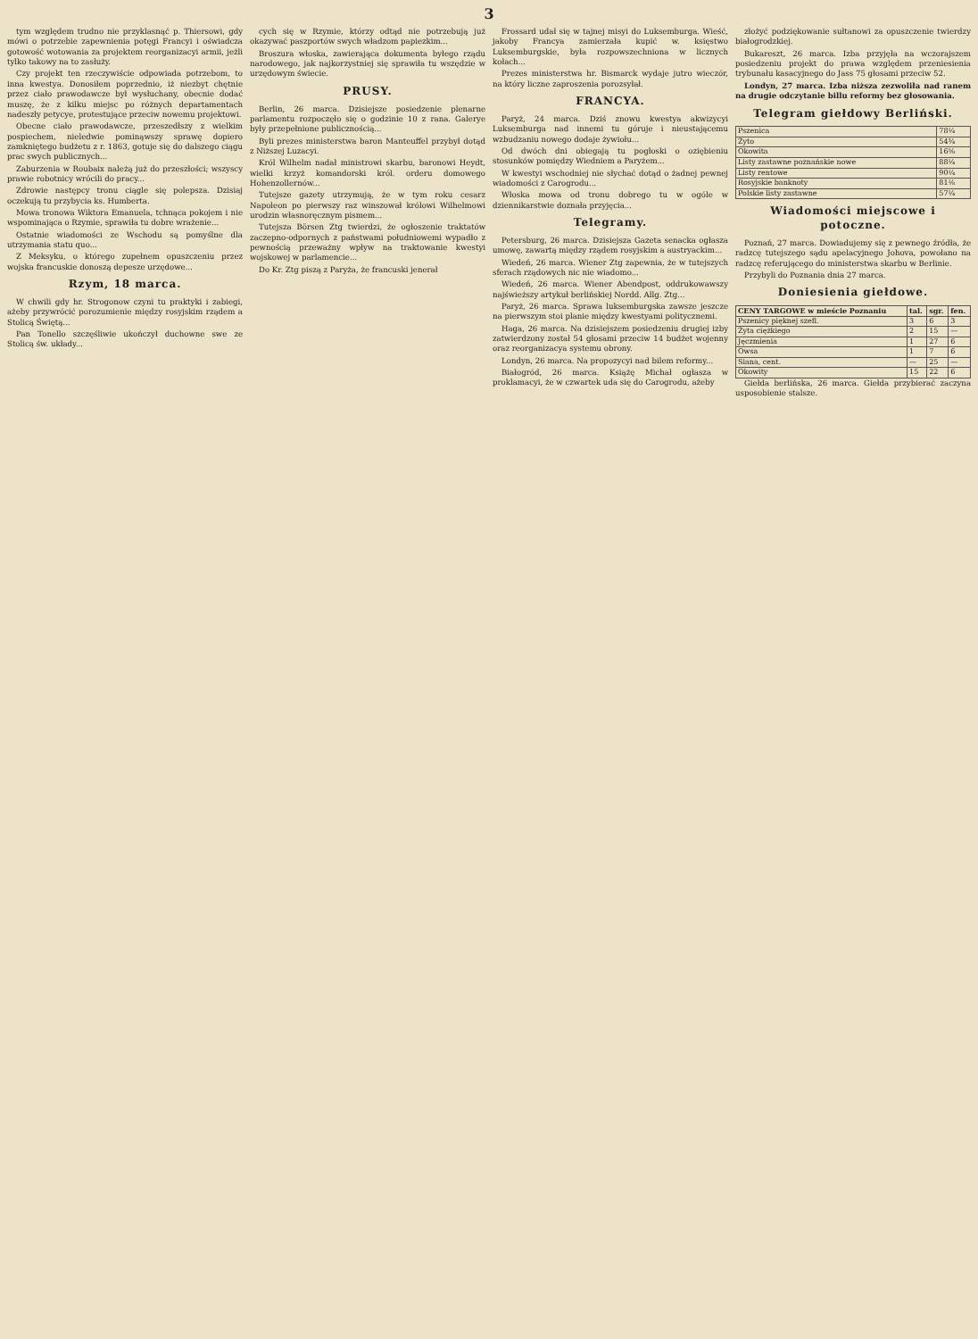3
tym względem trudno nie przyklasnąć p. Thiersowi, gdy mówi o potrzebie zapewnienia potęgi Francyi i oświadcza gotowość wotowania za projektem reorganizacyi armii, jeżli tylko takowy na to zasłuży.
Czy projekt ten rzeczywiście odpowiada potrzebom, to inna kwestya. Donosiłem poprzednio, iż niezbyt chętnie przez ciało prawodawcze był wysłuchany, obecnie dodać muszę, że z kilku miejsc po różnych departamentach nadeszły petycye, protestujące przeciw nowemu projektowi.
Obecne ciało prawodawcze, przeszedłszy z wielkim pospiechem, nieledwie pominąwszy sprawę dopiero zamkniętego budżetu z r. 1863, gotuje się do dalszego ciągu prac swych publicznych...
Zaburzenia w Roubaix należą już do przeszłości; wszyscy prawie robotnicy wrócili do pracy...
Zdrowie następcy tronu ciągle się polepsza. Dzisiaj oczekują tu przybycia ks. Humberta.
Mowa tronowa Wiktora Emanuela, tchnąca pokojem i nie wspominająca o Rzymie, sprawiła tu dobre wrażenie...
Ostatnie wiadomości ze Wschodu są pomyślne dla utrzymania statu quo...
Z Meksyku, o którego zupełnem opuszczeniu przez wojska francuskie donoszą depesze urzędowe...
Rzym, 18 marca.
W chwili gdy hr. Strogonow czyni tu praktyki i zabiegi, ażeby przywrócić porozumienie między rosyjskim rządem a Stolicą Świętą...
Pan Tonello szczęśliwie ukończył duchowne swe ze Stolicą św. układy...
cych się w Rzymie, którzy odtąd nie potrzebują już okazywać paszportów swych władzom papiezkim...
Broszura włoska, zawierająca dokumenta byłego rządu narodowego, jak najkorzystniej się sprawiła tu wszędzie w urzędowym świecie.
PRUSY.
Berlin, 26 marca. Dzisiejsze posiedzenie plenarne parlamentu rozpoczęło się o godzinie 10 z rana. Galerye były przepełnione publicznością...
Byli prezes ministerstwa baron Manteuffel przybył dotąd z Niższej Luzacyi.
Król Wilhelm nadał ministrowi skarbu, baronowi Heydt, wielki krzyż komandorski król. orderu domowego Hohenzollernów...
Tutejsze gazety utrzymują, że w tym roku cesarz Napoleon po pierwszy raz winszował królowi Wilhelmowi urodzin własnoręcznym pismem...
Tutejsza Börsen Ztg twierdzi, że ogłoszenie traktatów zaczepno-odpornych z państwami południowemi wypadło z pewnością przeważny wpływ na traktowanie kwestyi wojskowej w parlamencie...
Do Kr. Ztg piszą z Paryża, że francuski jenerał
Frossard udał się w tajnej misyi do Luksemburga. Wieść, jakoby Francya zamierzała kupić w. księstwo Luksemburgskie, była rozpowszechniona w licznych kołach...
Prezes ministerstwa hr. Bismarck wydaje jutro wieczór, na który liczne zaproszenia porozsyłał.
FRANCYA.
Paryż, 24 marca. Dziś znowu kwestya akwizycyi Luksemburga nad innemi tu góruje i nieustającemu wzbudzaniu nowego dodaje żywiołu...
Od dwóch dni obiegają tu pogłoski o oziębieniu stosunków pomiędzy Wiedniem a Paryżem...
W kwestyi wschodniej nie słychać dotąd o żadnej pewnej wiadomości z Carogrodu...
Włoska mowa od tronu dobrego tu w ogóle w dziennikarstwie doznała przyjęcia...
Telegramy.
Petersburg, 26 marca. Dzisiejsza Gazeta senacka ogłasza umowę, zawartą między rządem rosyjskim a austryackim...
Wiedeń, 26 marca. Wiener Ztg zapewnia, że w tutejszych sferach rządowych nic nie wiadomo...
Wiedeń, 26 marca. Wiener Abendpost, oddrukowawszy najświeższy artykuł berlińskiej Nordd. Allg. Ztg...
Paryż, 26 marca. Sprawa luksemburgska zawsze jeszcze na pierwszym stoi planie między kwestyami politycznemi.
Haga, 26 marca. Na dzisiejszem posiedzeniu drugiej izby zatwierdzony został 54 głosami przeciw 14 budżet wojenny oraz reorganizacya systemu obrony.
Londyn, 26 marca. Na propozycyi nad bilem reformy...
Białogród, 26 marca. Książę Michał ogłasza w proklamacyi, że w czwartek uda się do Carogrodu, ażeby
złożyć podziękowanie sułtanowi za opuszczenie twierdzy białogrodzkiej.
Bukareszt, 26 marca. Izba przyjęła na wczorajszem posiedzeniu projekt do prawa względem przeniesienia trybunału kasacyjnego do Jass 75 głosami przeciw 52.
Londyn, 27 marca. Izba niższa zezwoliła nad ranem na drugie odczytanie billu reformy bez głosowania.
Telegram giełdowy Berliński.
| Pszenica | 78¼ |
| Żyto | 54¾ |
| Okowita | 16⅝ |
| Listy zastawne poznańskie nowe | 88¼ |
| Listy rentowe | 90¼ |
| Rosyjskie banknoty | 81⅛ |
| Polskie listy zastawne | 57¼ |
Wiadomości miejscowe i potoczne.
Poznań, 27 marca. Dowiadujemy się z pewnego źródła, że radzcę tutejszego sądu apelacyjnego Johova, powołano na radzcę referującego do ministerstwa skarbu w Berlinie.
Przybyli do Poznania dnia 27 marca.
Doniesienia giełdowe.
| CENY TARGOWE w mieście Poznaniu | tal. | sgr. | fen. |
| --- | --- | --- | --- |
| Pszenicy pięknej szefl. | 3 | 6 | 3 |
| Żyta ciężkiego | 2 | 15 | — |
| Jęczmienia | 1 | 27 | 6 |
| Owsa | 1 | 7 | 6 |
| Siana, cent. | — | 25 | — |
| Okowity | 15 | 22 | 6 |
Giełda berlińska, 26 marca. Giełda przybierać zaczyna usposobienie stalsze.